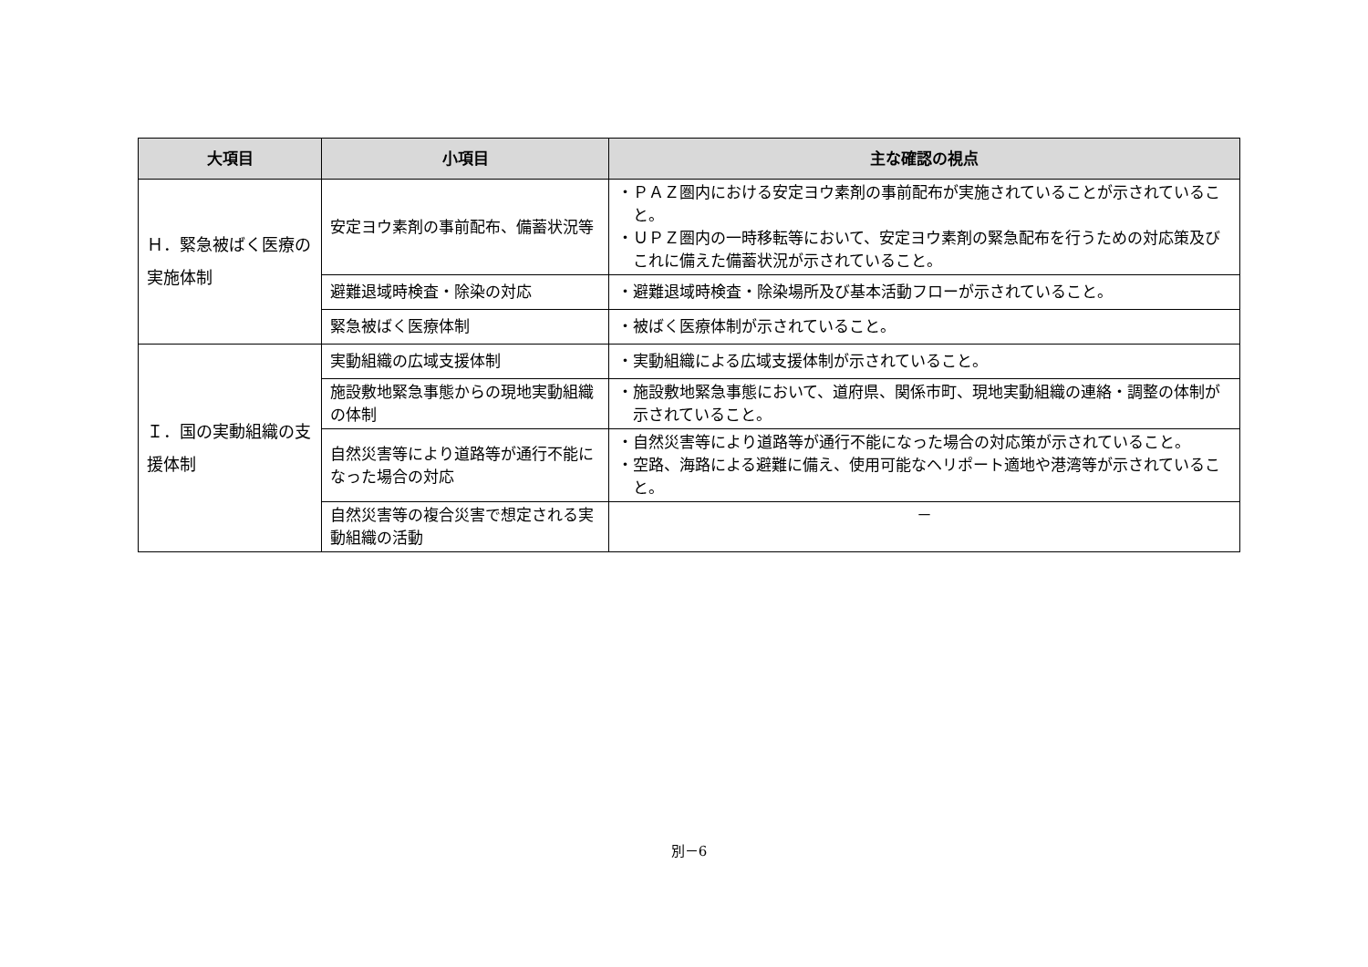| 大項目 | 小項目 | 主な確認の視点 |
| --- | --- | --- |
| Ｈ．緊急被ばく医療の実施体制 | 安定ヨウ素剤の事前配布、備蓄状況等 | ・ＰＡＺ圏内における安定ヨウ素剤の事前配布が実施されていることが示されていること。 ・ＵＰＺ圏内の一時移転等において、安定ヨウ素剤の緊急配布を行うための対応策及びこれに備えた備蓄状況が示されていること。 |
| | 避難退域時検査・除染の対応 | ・避難退域時検査・除染場所及び基本活動フローが示されていること。 |
| | 緊急被ばく医療体制 | ・被ばく医療体制が示されていること。 |
| Ｉ．国の実動組織の支援体制 | 実動組織の広域支援体制 | ・実動組織による広域支援体制が示されていること。 |
| | 施設敷地緊急事態からの現地実動組織の体制 | ・施設敷地緊急事態において、道府県、関係市町、現地実動組織の連絡・調整の体制が示されていること。 |
| | 自然災害等により道路等が通行不能になった場合の対応 | ・自然災害等により道路等が通行不能になった場合の対応策が示されていること。 ・空路、海路による避難に備え、使用可能なヘリポート適地や港湾等が示されていること。 |
| | 自然災害等の複合災害で想定される実動組織の活動 | － |
別－6